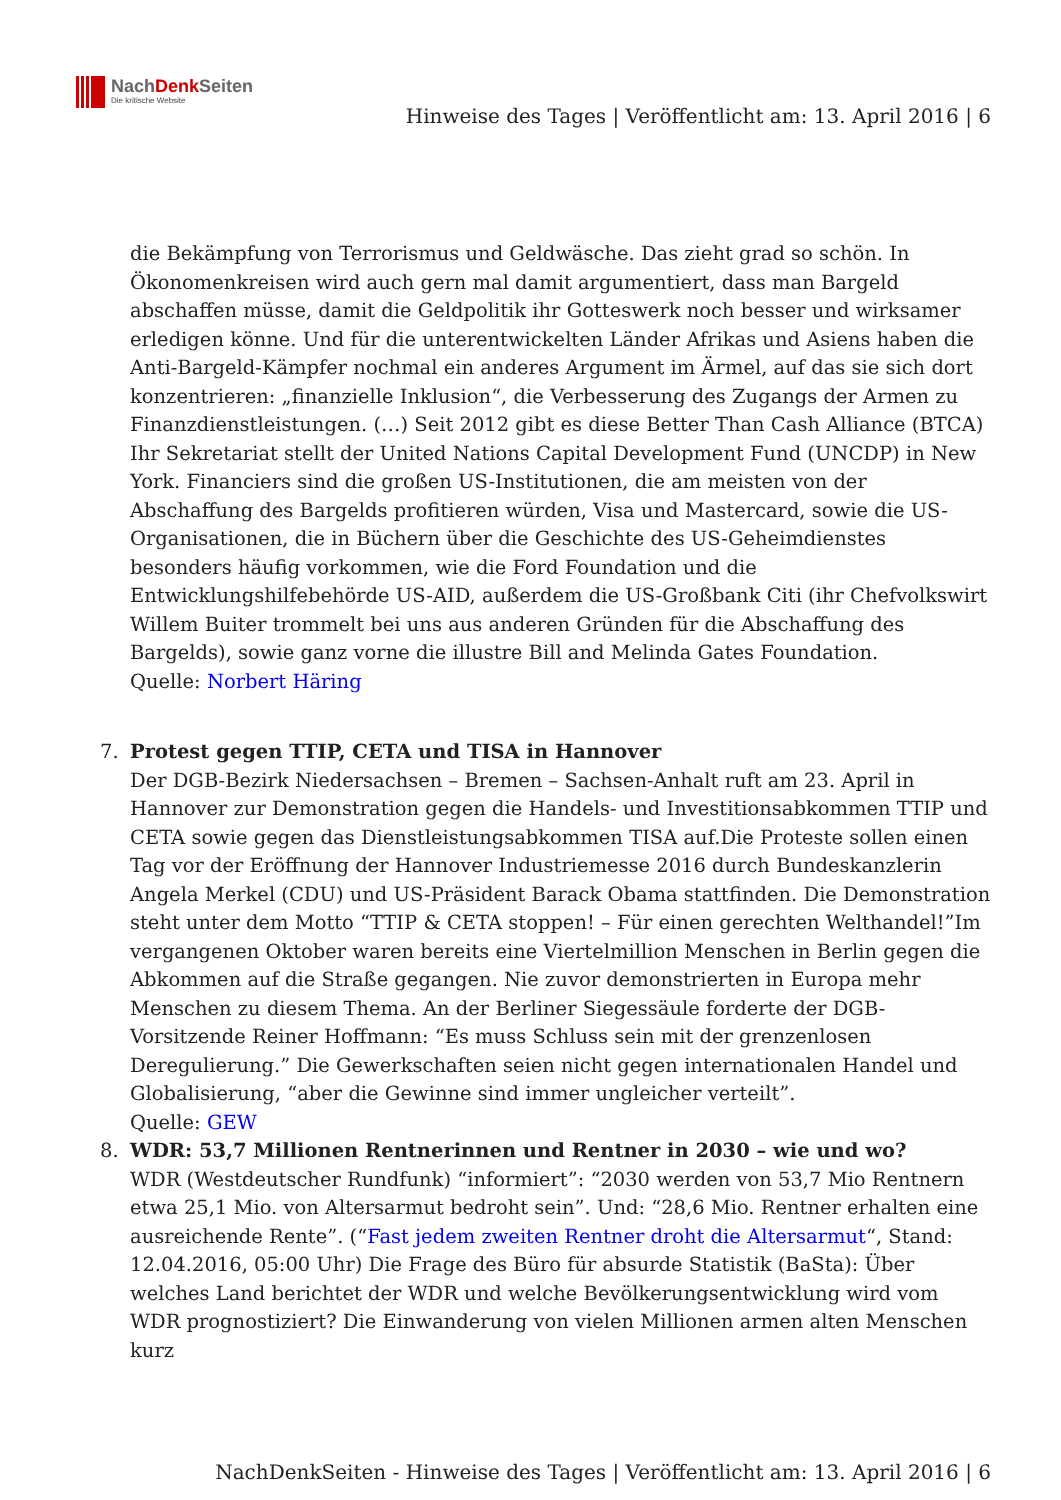NachDenk Seiten
Die kritische Website
Hinweise des Tages | Veröffentlicht am: 13. April 2016 | 6
die Bekämpfung von Terrorismus und Geldwäsche. Das zieht grad so schön. In Ökonomenkreisen wird auch gern mal damit argumentiert, dass man Bargeld abschaffen müsse, damit die Geldpolitik ihr Gotteswerk noch besser und wirksamer erledigen könne. Und für die unterentwickelten Länder Afrikas und Asiens haben die Anti-Bargeld-Kämpfer nochmal ein anderes Argument im Ärmel, auf das sie sich dort konzentrieren: „finanzielle Inklusion“, die Verbesserung des Zugangs der Armen zu Finanzdienstleistungen. (…) Seit 2012 gibt es diese Better Than Cash Alliance (BTCA) Ihr Sekretariat stellt der United Nations Capital Development Fund (UNCDP) in New York. Financiers sind die großen US-Institutionen, die am meisten von der Abschaffung des Bargelds profitieren würden, Visa und Mastercard, sowie die US-Organisationen, die in Büchern über die Geschichte des US-Geheimdienstes besonders häufig vorkommen, wie die Ford Foundation und die Entwicklungshilfebehörde US-AID, außerdem die US-Großbank Citi (ihr Chefvolkswirt Willem Buiter trommelt bei uns aus anderen Gründen für die Abschaffung des Bargelds), sowie ganz vorne die illustre Bill and Melinda Gates Foundation.
Quelle: Norbert Häring
7. Protest gegen TTIP, CETA und TISA in Hannover
Der DGB-Bezirk Niedersachsen – Bremen – Sachsen-Anhalt ruft am 23. April in Hannover zur Demonstration gegen die Handels- und Investitionsabkommen TTIP und CETA sowie gegen das Dienstleistungsabkommen TISA auf.Die Proteste sollen einen Tag vor der Eröffnung der Hannover Industriemesse 2016 durch Bundeskanzlerin Angela Merkel (CDU) und US-Präsident Barack Obama stattfinden. Die Demonstration steht unter dem Motto “TTIP & CETA stoppen! – Für einen gerechten Welthandel!”Im vergangenen Oktober waren bereits eine Viertelmillion Menschen in Berlin gegen die Abkommen auf die Straße gegangen. Nie zuvor demonstrierten in Europa mehr Menschen zu diesem Thema. An der Berliner Siegessäule forderte der DGB-Vorsitzende Reiner Hoffmann: “Es muss Schluss sein mit der grenzenlosen Deregulierung.” Die Gewerkschaften seien nicht gegen internationalen Handel und Globalisierung, “aber die Gewinne sind immer ungleicher verteilt”.
Quelle: GEW
8. WDR: 53,7 Millionen Rentnerinnen und Rentner in 2030 – wie und wo?
WDR (Westdeutscher Rundfunk) “informiert”: “2030 werden von 53,7 Mio Rentnern etwa 25,1 Mio. von Altersarmut bedroht sein”. Und: “28,6 Mio. Rentner erhalten eine ausreichende Rente”. (“Fast jedem zweiten Rentner droht die Altersarmut“, Stand: 12.04.2016, 05:00 Uhr) Die Frage des Büro für absurde Statistik (BaSta): Über welches Land berichtet der WDR und welche Bevölkerungsentwicklung wird vom WDR prognostiziert? Die Einwanderung von vielen Millionen armen alten Menschen kurz
NachDenkSeiten - Hinweise des Tages | Veröffentlicht am: 13. April 2016 | 6